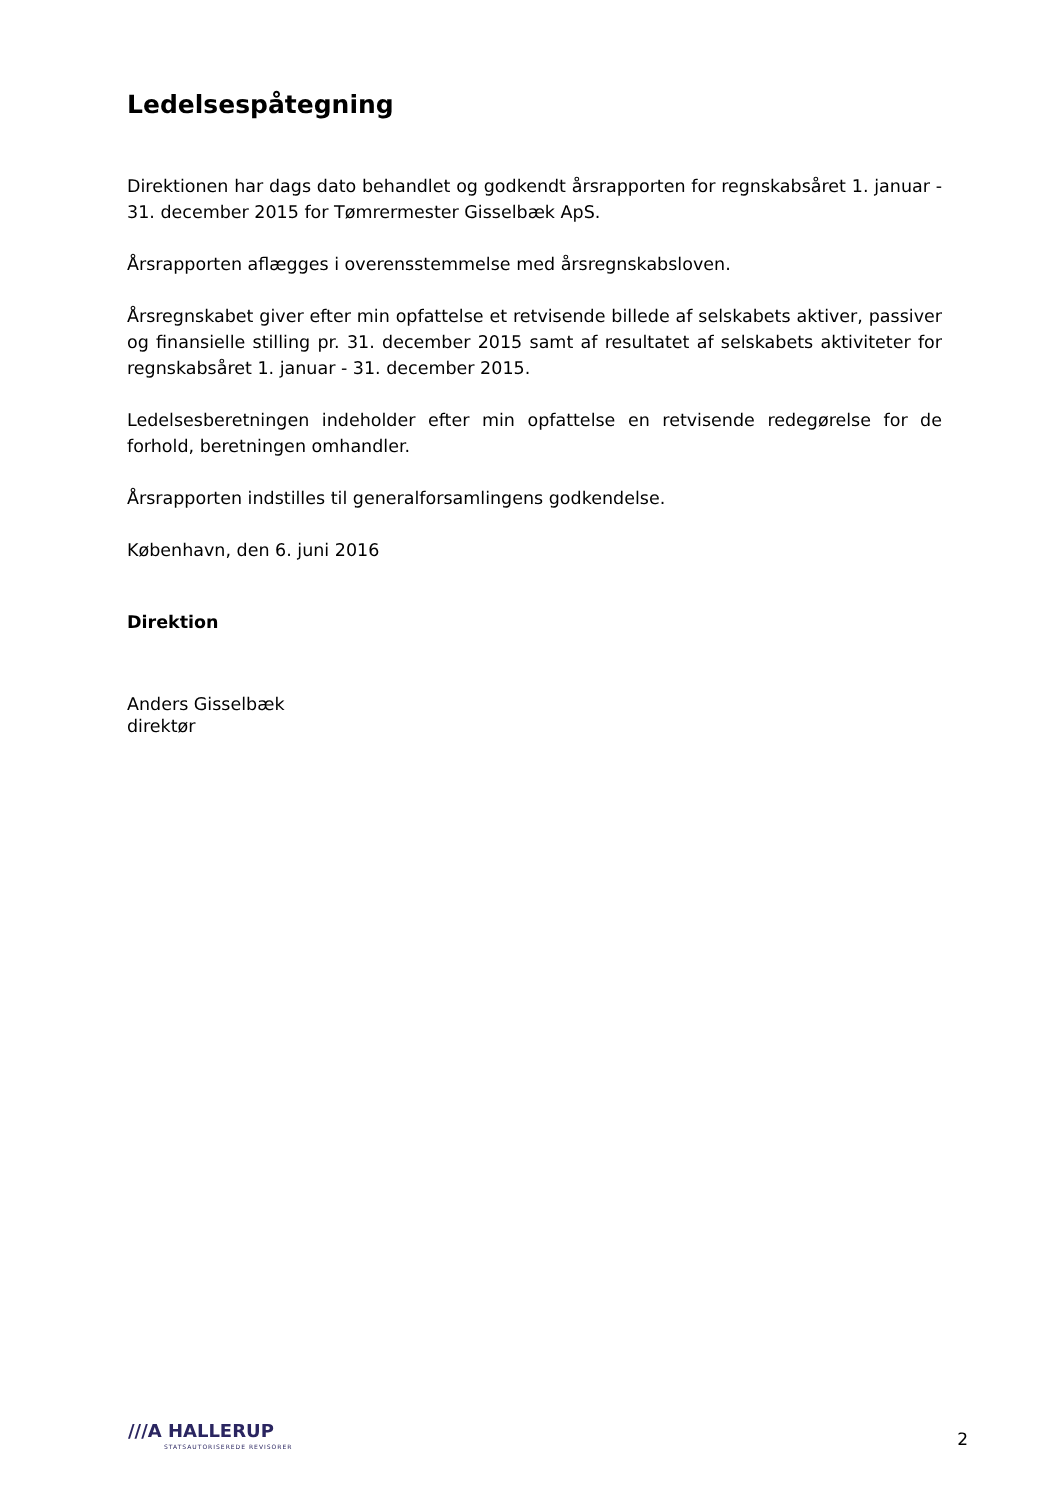Ledelsespåtegning
Direktionen har dags dato behandlet og godkendt årsrapporten for regnskabsåret 1. januar - 31. december 2015 for Tømrermester Gisselbæk ApS.
Årsrapporten aflægges i overensstemmelse med årsregnskabsloven.
Årsregnskabet giver efter min opfattelse et retvisende billede af selskabets aktiver, passiver og finansielle stilling pr. 31. december 2015 samt af resultatet af selskabets aktiviteter for regnskabsåret 1. januar - 31. december 2015.
Ledelsesberetningen indeholder efter min opfattelse en retvisende redegørelse for de forhold, beretningen omhandler.
Årsrapporten indstilles til generalforsamlingens godkendelse.
København, den 6. juni 2016
Direktion
Anders Gisselbæk
direktør
///A HALLERUP
STATSAUTORISEREDE REVISORER
2